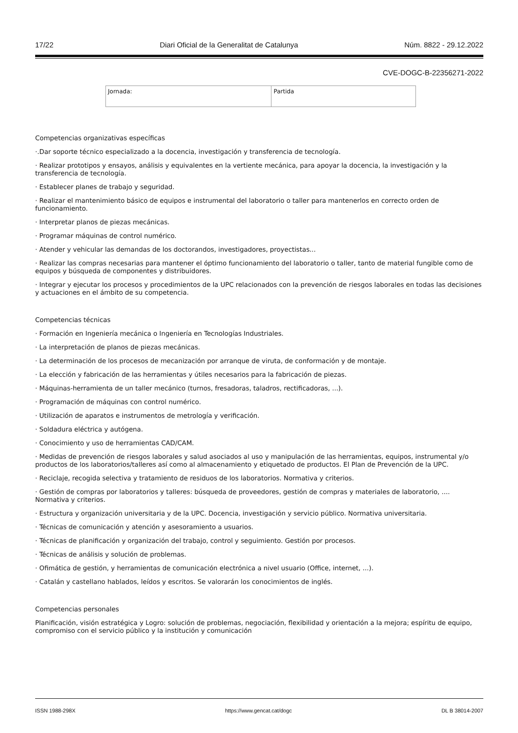17/22 Diari Oficial de la Generalitat de Catalunya Núm. 8822 - 29.12.2022
CVE-DOGC-B-22356271-2022
| Jornada: | Partida |
Competencias organizativas específicas
·.Dar soporte técnico especializado a la docencia, investigación y transferencia de tecnología.
· Realizar prototipos y ensayos, análisis y equivalentes en la vertiente mecánica, para apoyar la docencia, la investigación y la transferencia de tecnología.
· Establecer planes de trabajo y seguridad.
· Realizar el mantenimiento básico de equipos e instrumental del laboratorio o taller para mantenerlos en correcto orden de funcionamiento.
· Interpretar planos de piezas mecánicas.
· Programar máquinas de control numérico.
· Atender y vehicular las demandas de los doctorandos, investigadores, proyectistas...
· Realizar las compras necesarias para mantener el óptimo funcionamiento del laboratorio o taller, tanto de material fungible como de equipos y búsqueda de componentes y distribuidores.
· Integrar y ejecutar los procesos y procedimientos de la UPC relacionados con la prevención de riesgos laborales en todas las decisiones y actuaciones en el ámbito de su competencia.
Competencias técnicas
· Formación en Ingeniería mecánica o Ingeniería en Tecnologías Industriales.
· La interpretación de planos de piezas mecánicas.
· La determinación de los procesos de mecanización por arranque de viruta, de conformación y de montaje.
· La elección y fabricación de las herramientas y útiles necesarios para la fabricación de piezas.
· Máquinas-herramienta de un taller mecánico (turnos, fresadoras, taladros, rectificadoras, ...).
· Programación de máquinas con control numérico.
· Utilización de aparatos e instrumentos de metrología y verificación.
· Soldadura eléctrica y autógena.
· Conocimiento y uso de herramientas CAD/CAM.
· Medidas de prevención de riesgos laborales y salud asociados al uso y manipulación de las herramientas, equipos, instrumental y/o productos de los laboratorios/talleres así como al almacenamiento y etiquetado de productos. El Plan de Prevención de la UPC.
· Reciclaje, recogida selectiva y tratamiento de residuos de los laboratorios. Normativa y criterios.
· Gestión de compras por laboratorios y talleres: búsqueda de proveedores, gestión de compras y materiales de laboratorio, .... Normativa y criterios.
· Estructura y organización universitaria y de la UPC. Docencia, investigación y servicio público. Normativa universitaria.
· Técnicas de comunicación y atención y asesoramiento a usuarios.
· Técnicas de planificación y organización del trabajo, control y seguimiento. Gestión por procesos.
· Técnicas de análisis y solución de problemas.
· Ofimática de gestión, y herramientas de comunicación electrónica a nivel usuario (Office, internet, ...).
· Catalán y castellano hablados, leídos y escritos. Se valorarán los conocimientos de inglés.
Competencias personales
Planificación, visión estratégica y Logro: solución de problemas, negociación, flexibilidad y orientación a la mejora; espíritu de equipo, compromiso con el servicio público y la institución y comunicación
ISSN 1988-298X https://www.gencat.cat/dogc DL B 38014-2007